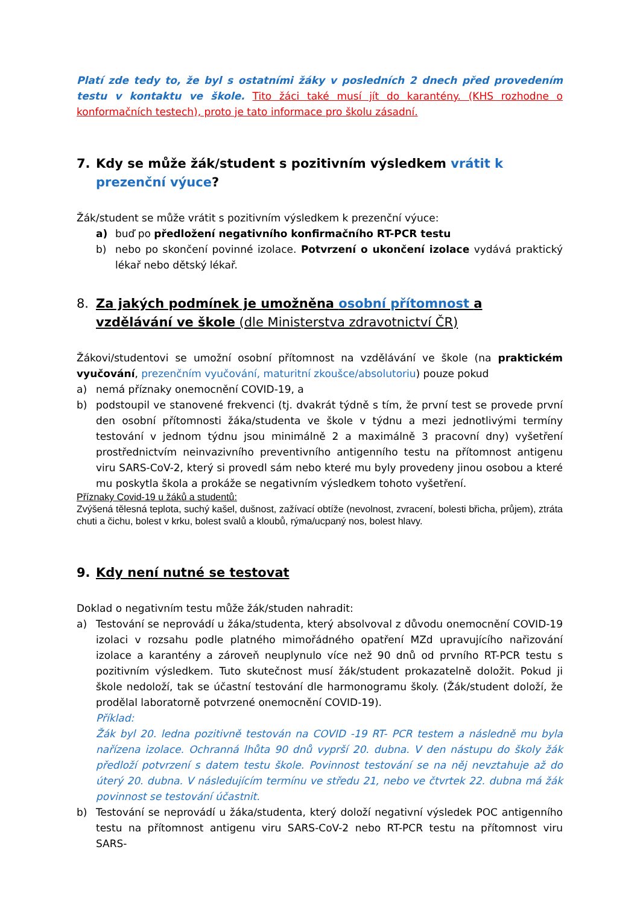Platí zde tedy to, že byl s ostatními žáky v posledních 2 dnech před provedením testu v kontaktu ve škole. Tito žáci také musí jít do karantény. (KHS rozhodne o konformačních testech), proto je tato informace pro školu zásadní.
7. Kdy se může žák/student s pozitivním výsledkem vrátit k prezenční výuce?
Žák/student se může vrátit s pozitivním výsledkem k prezenční výuce:
a) buď po předložení negativního konfirmačního RT-PCR testu
b) nebo po skončení povinné izolace. Potvrzení o ukončení izolace vydává praktický lékař nebo dětský lékař.
8. Za jakých podmínek je umožněna osobní přítomnost a vzdělávání ve škole (dle Ministerstva zdravotnictví ČR)
Žákovi/studentovi se umožní osobní přítomnost na vzdělávání ve škole (na praktickém vyučování, prezenčním vyučování, maturitní zkoušce/absolutoriu) pouze pokud
a) nemá příznaky onemocnění COVID-19, a
b) podstoupil ve stanovené frekvenci (tj. dvakrát týdně s tím, že první test se provede první den osobní přítomnosti žáka/studenta ve škole v týdnu a mezi jednotlivými termíny testování v jednom týdnu jsou minimálně 2 a maximálně 3 pracovní dny) vyšetření prostřednictvím neinvazivního preventivního antigenního testu na přítomnost antigenu viru SARS-CoV-2, který si provedl sám nebo které mu byly provedeny jinou osobou a které mu poskytla škola a prokáže se negativním výsledkem tohoto vyšetření.
Příznaky Covid-19 u žáků a studentů:
Zvýšená tělesná teplota, suchý kašel, dušnost, zažívací obtíže (nevolnost, zvracení, bolesti břicha, průjem), ztráta chuti a čichu, bolest v krku, bolest svalů a kloubů, rýma/ucpaný nos, bolest hlavy.
9. Kdy není nutné se testovat
Doklad o negativním testu může žák/studen nahradit:
a) Testování se neprovádí u žáka/studenta, který absolvoval z důvodu onemocnění COVID-19 izolaci v rozsahu podle platného mimořádného opatření MZd upravujícího nařizování izolace a karantény a zároveň neuplynulo více než 90 dnů od prvního RT-PCR testu s pozitivním výsledkem. Tuto skutečnost musí žák/student prokazatelně doložit. Pokud ji škole nedoloží, tak se účastní testování dle harmonogramu školy. (Žák/student doloží, že prodělal laboratorně potvrzené onemocnění COVID-19).
Příklad:
Žák byl 20. ledna pozitivně testován na COVID -19 RT- PCR testem a následně mu byla nařízena izolace. Ochranná lhůta 90 dnů vyprší 20. dubna. V den nástupu do školy žák předloží potvrzení s datem testu škole. Povinnost testování se na něj nevztahuje až do úterý 20. dubna. V následujícím termínu ve středu 21, nebo ve čtvrtek 22. dubna má žák povinnost se testování účastnit.
b) Testování se neprovádí u žáka/studenta, který doloží negativní výsledek POC antigenního testu na přítomnost antigenu viru SARS-CoV-2 nebo RT-PCR testu na přítomnost viru SARS-